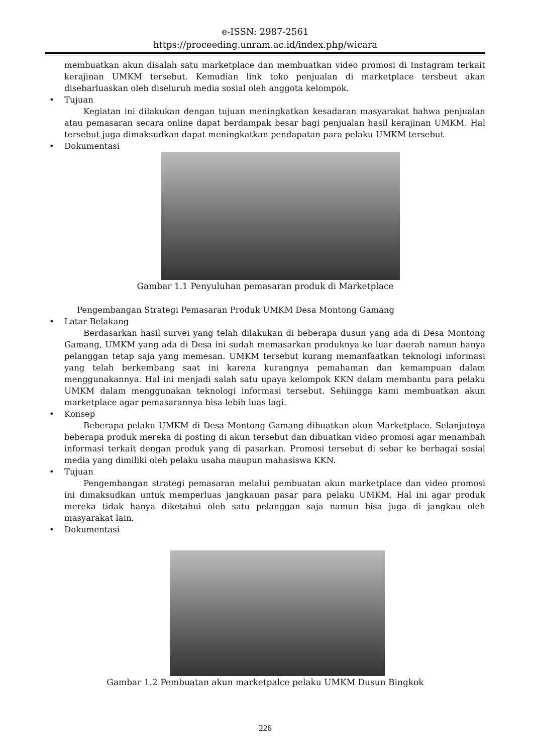e-ISSN: 2987-2561
https://proceeding.unram.ac.id/index.php/wicara
membuatkan akun disalah satu marketplace dan membuatkan video promosi di Instagram terkait kerajinan UMKM tersebut. Kemudian link toko penjualan di marketplace tersbeut akan disebarluaskan oleh diseluruh media sosial oleh anggota kelompok.
• Tujuan
Kegiatan ini dilakukan dengan tujuan meningkatkan kesadaran masyarakat bahwa penjualan atau pemasaran secara online dapat berdampak besar bagi penjualan hasil kerajinan UMKM. Hal tersebut juga dimaksudkan dapat meningkatkan pendapatan para pelaku UMKM tersebut
• Dokumentasi
Gambar 1.1 Penyuluhan pemasaran produk di Marketplace
Pengembangan Strategi Pemasaran Produk UMKM Desa Montong Gamang
• Latar Belakang
Berdasarkan hasil survei yang telah dilakukan di beberapa dusun yang ada di Desa Montong Gamang, UMKM yang ada di Desa ini sudah memasarkan produknya ke luar daerah namun hanya pelanggan tetap saja yang memesan. UMKM tersebut kurang memanfaatkan teknologi informasi yang telah berkembang saat ini karena kurangnya pemahaman dan kemampuan dalam menggunakannya. Hal ini menjadi salah satu upaya kelompok KKN dalam membantu para pelaku UMKM dalam menggunakan teknologi informasi tersebut. Sehiingga kami membuatkan akun marketplace agar pemasarannya bisa lebih luas lagi.
• Konsep
Beberapa pelaku UMKM di Desa Montong Gamang dibuatkan akun Marketplace. Selanjutnya beberapa produk mereka di posting di akun tersebut dan dibuatkan video promosi agar menambah informasi terkait dengan produk yang di pasarkan. Promosi tersebut di sebar ke berbagai sosial media yang dimiliki oleh pelaku usaha maupun mahasiswa KKN.
• Tujuan
Pengembangan strategi pemasaran melalui pembuatan akun marketplace dan video promosi ini dimaksudkan untuk memperluas jangkauan pasar para pelaku UMKM. Hal ini agar produk mereka tidak hanya diketahui oleh satu pelanggan saja namun bisa juga di jangkau oleh masyarakat lain.
• Dokumentasi
Gambar 1.2 Pembuatan akun marketpalce pelaku UMKM Dusun Bingkok
226